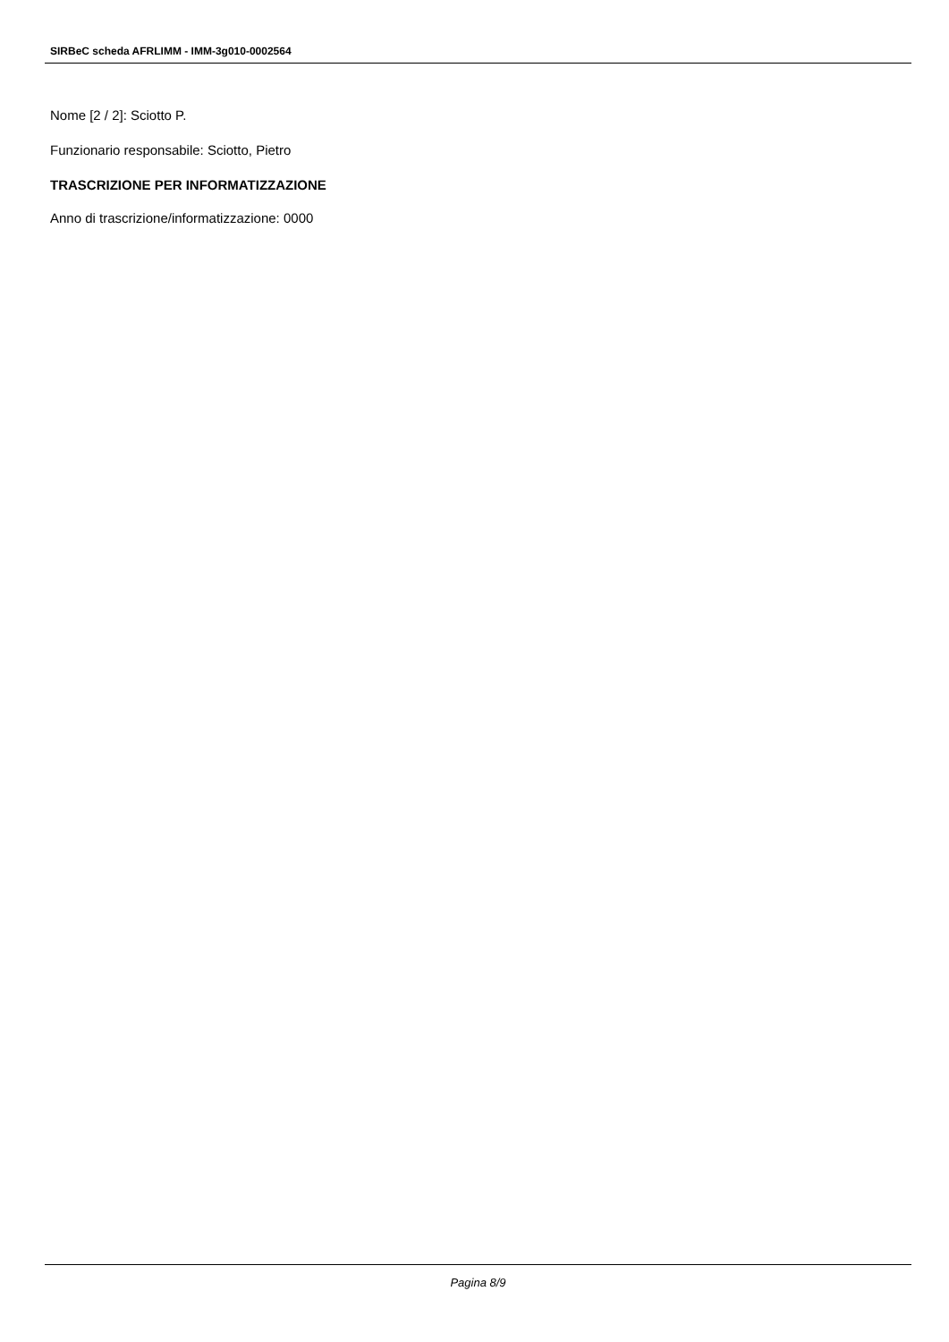SIRBeC scheda AFRLIMM - IMM-3g010-0002564
Nome [2 / 2]: Sciotto P.
Funzionario responsabile: Sciotto, Pietro
TRASCRIZIONE PER INFORMATIZZAZIONE
Anno di trascrizione/informatizzazione: 0000
Pagina 8/9